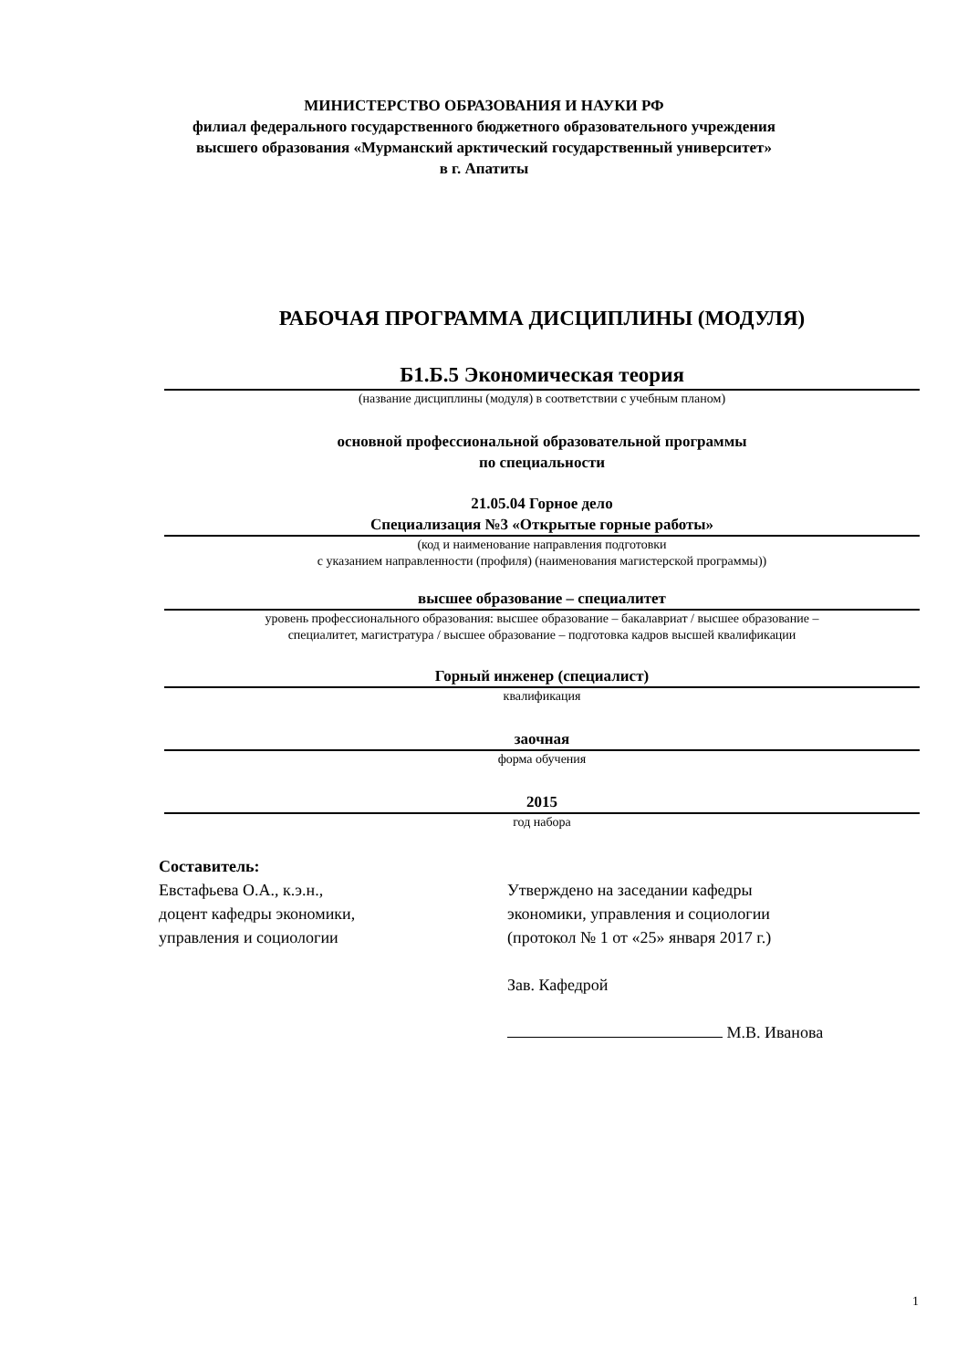МИНИСТЕРСТВО ОБРАЗОВАНИЯ И НАУКИ РФ
филиал федерального государственного бюджетного образовательного учреждения
высшего образования «Мурманский арктический государственный университет»
в г. Апатиты
РАБОЧАЯ ПРОГРАММА ДИСЦИПЛИНЫ (МОДУЛЯ)
Б1.Б.5 Экономическая теория
(название дисциплины (модуля) в соответствии с учебным планом)
основной профессиональной образовательной программы
по специальности
21.05.04 Горное дело
Специализация №3 «Открытые горные работы»
(код и наименование направления подготовки
с указанием направленности (профиля) (наименования магистерской программы))
высшее образование – специалитет
уровень профессионального образования: высшее образование – бакалавриат / высшее образование –
специалитет, магистратура / высшее образование – подготовка кадров высшей квалификации
Горный инженер (специалист)
квалификация
заочная
форма обучения
2015
год набора
Составитель:
Евстафьева О.А., к.э.н.,
доцент кафедры экономики,
управления и социологии
Утверждено на заседании кафедры
экономики, управления и социологии
(протокол № 1 от «25» января 2017 г.)
Зав. Кафедрой
М.В. Иванова
1